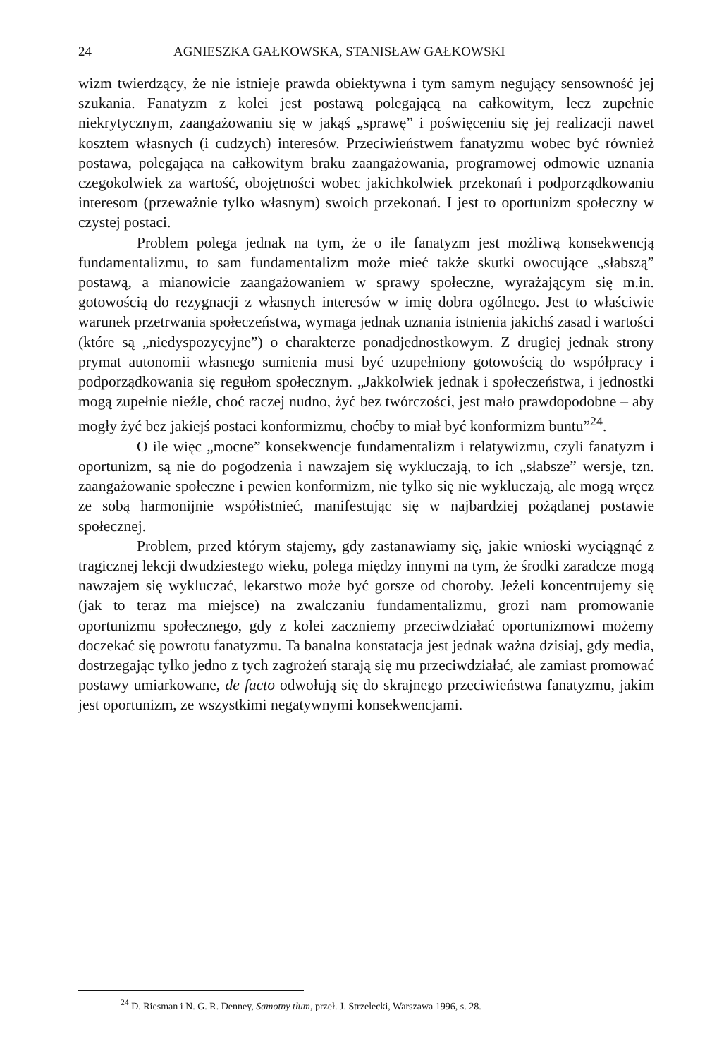24 AGNIESZKA GAŁKOWSKA, STANISŁAW GAŁKOWSKI
wizm twierdzący, że nie istnieje prawda obiektywna i tym samym negujący sensowność jej szukania. Fanatyzm z kolei jest postawą polegającą na całkowitym, lecz zupełnie niekrytycznym, zaangażowaniu się w jakąś „sprawę” i poświęceniu się jej realizacji nawet kosztem własnych (i cudzych) interesów. Przeciwieństwem fanatyzmu wobec być również postawa, polegająca na całkowitym braku zaangażowania, programowej odmowie uznania czegokolwiek za wartość, obojętności wobec jakichkolwiek przekonań i podporządkowaniu interesom (przeważnie tylko własnym) swoich przekonań. I jest to oportunizm społeczny w czystej postaci.
Problem polega jednak na tym, że o ile fanatyzm jest możliwą konsekwencją fundamentalizmu, to sam fundamentalizm może mieć także skutki owocujące „słabszą” postawą, a mianowicie zaangażowaniem w sprawy społeczne, wyrażającym się m.in. gotowością do rezygnacji z własnych interesów w imię dobra ogólnego. Jest to właściwie warunek przetrwania społeczeństwa, wymaga jednak uznania istnienia jakichś zasad i wartości (które są „niedyspozycyjne”) o charakterze ponadjednostkowym. Z drugiej jednak strony prymat autonomii własnego sumienia musi być uzupełniony gotowością do współpracy i podporządkowania się regułom społecznym. „Jakkolwiek jednak i społeczeństwa, i jednostki mogą zupełnie nieźle, choć raczej nudno, żyć bez twórczości, jest mało prawdopodobne – aby mogły żyć bez jakiejś postaci konformizmu, choćby to miał być konformizm buntu”<sup>24</sup>.
O ile więc „mocne” konsekwencje fundamentalizm i relatywizmu, czyli fanatyzm i oportunizm, są nie do pogodzenia i nawzajem się wykluczają, to ich „słabsze” wersje, tzn. zaangażowanie społeczne i pewien konformizm, nie tylko się nie wykluczają, ale mogą wręcz ze sobą harmonijnie współistnieć, manifestując się w najbardziej pożądanej postawie społecznej.
Problem, przed którym stajemy, gdy zastanawiamy się, jakie wnioski wyciągnąć z tragicznej lekcji dwudziestego wieku, polega między innymi na tym, że środki zaradcze mogą nawzajem się wykluczać, lekarstwo może być gorsze od choroby. Jeżeli koncentrujemy się (jak to teraz ma miejsce) na zwalczaniu fundamentalizmu, grozi nam promowanie oportunizmu społecznego, gdy z kolei zaczniemy przeciwdziałać oportunizmowi możemy doczekać się powrotu fanatyzmu. Ta banalna konstatacja jest jednak ważna dzisiaj, gdy media, dostrzegając tylko jedno z tych zagrożeń starają się mu przeciwdziałać, ale zamiast promować postawy umiarkowane, de facto odwołują się do skrajnego przeciwieństwa fanatyzmu, jakim jest oportunizm, ze wszystkimi negatywnymi konsekwencjami.
<sup>24</sup> D. Riesman i N. G. R. Denney, Samotny tłum, przeł. J. Strzelecki, Warszawa 1996, s. 28.